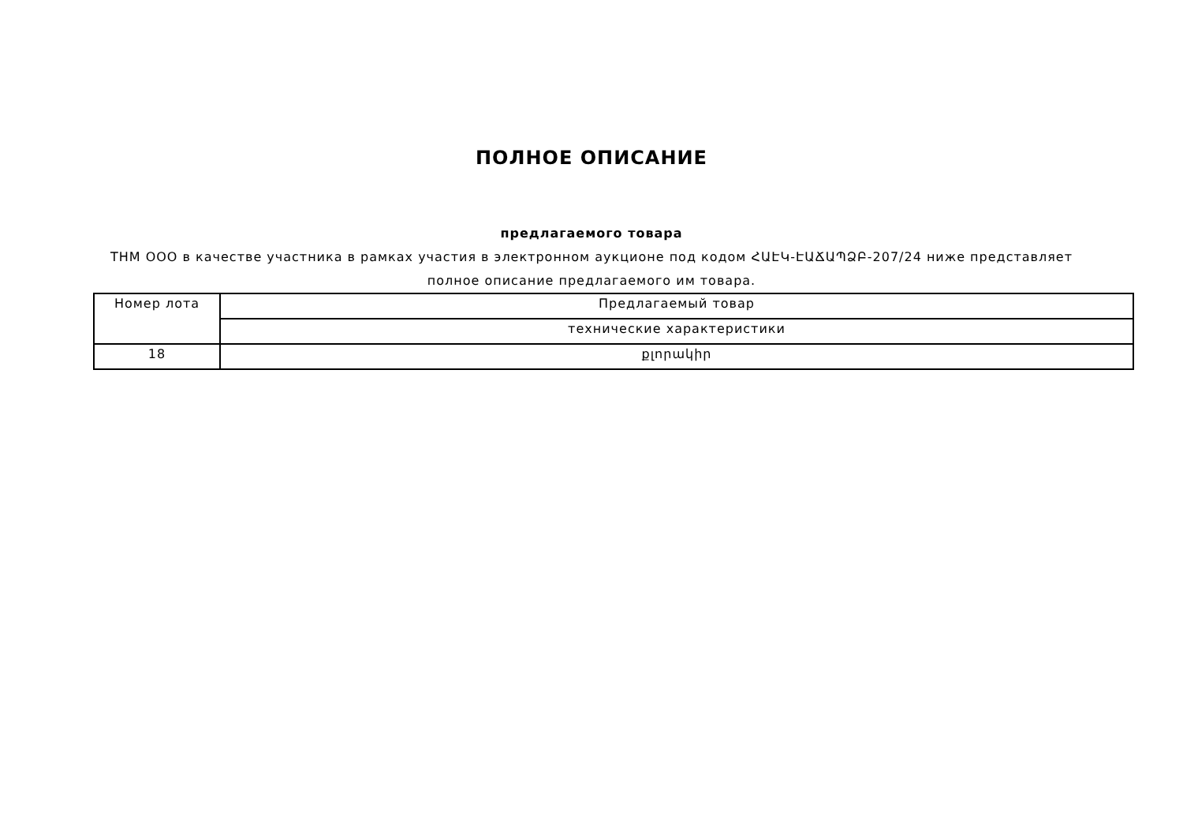ПОЛНОЕ ОПИСАНИЕ
предлагаемого товара
THM OOO в качестве участника в рамках участия в электронном аукционе под кодом ՀԱԷԿ-ԷԱՃԱՊՁԲ-207/24 ниже представляет полное описание предлагаемого им товара.
| Номер лота | Предлагаемый товар |
| --- | --- |
| | технические характеристики |
| 18 | քլորակիր |